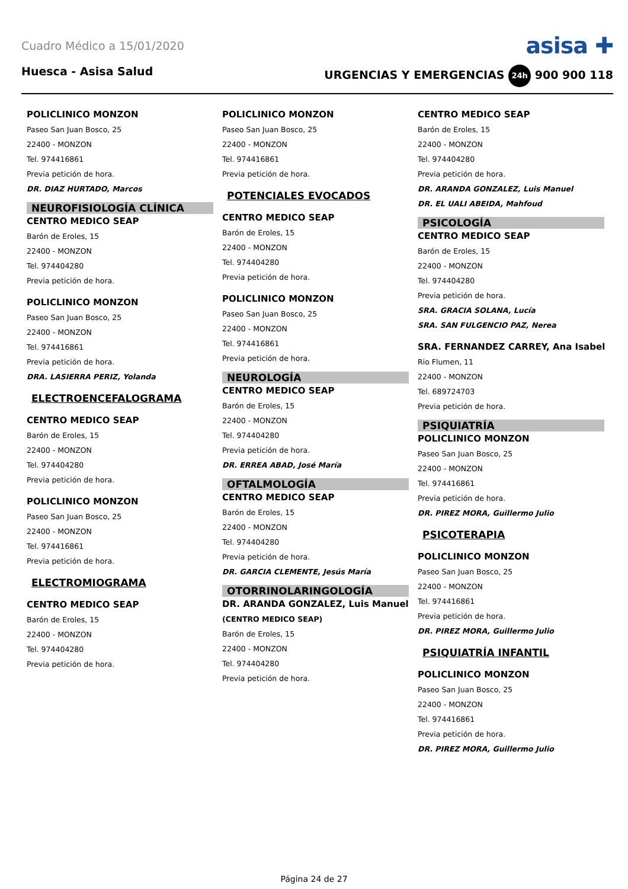Cuadro Médico a 15/01/2020 asisa ✚
Huesca - Asisa Salud URGENCIAS Y EMERGENCIAS 24h 900 900 118
POLICLINICO MONZON
Paseo San Juan Bosco, 25
22400 - MONZON
Tel. 974416861
Previa petición de hora.
DR. DIAZ HURTADO, Marcos
NEUROFISIOLOGÍA CLÍNICA
CENTRO MEDICO SEAP
Barón de Eroles, 15
22400 - MONZON
Tel. 974404280
Previa petición de hora.
POLICLINICO MONZON
Paseo San Juan Bosco, 25
22400 - MONZON
Tel. 974416861
Previa petición de hora.
DRA. LASIERRA PERIZ, Yolanda
ELECTROENCEFALOGRAMA
CENTRO MEDICO SEAP
Barón de Eroles, 15
22400 - MONZON
Tel. 974404280
Previa petición de hora.
POLICLINICO MONZON
Paseo San Juan Bosco, 25
22400 - MONZON
Tel. 974416861
Previa petición de hora.
ELECTROMIOGRAMA
CENTRO MEDICO SEAP
Barón de Eroles, 15
22400 - MONZON
Tel. 974404280
Previa petición de hora.
POLICLINICO MONZON
Paseo San Juan Bosco, 25
22400 - MONZON
Tel. 974416861
Previa petición de hora.
POTENCIALES EVOCADOS
CENTRO MEDICO SEAP
Barón de Eroles, 15
22400 - MONZON
Tel. 974404280
Previa petición de hora.
POLICLINICO MONZON
Paseo San Juan Bosco, 25
22400 - MONZON
Tel. 974416861
Previa petición de hora.
NEUROLOGÍA
CENTRO MEDICO SEAP
Barón de Eroles, 15
22400 - MONZON
Tel. 974404280
Previa petición de hora.
DR. ERREA ABAD, José María
OFTALMOLOGÍA
CENTRO MEDICO SEAP
Barón de Eroles, 15
22400 - MONZON
Tel. 974404280
Previa petición de hora.
DR. GARCIA CLEMENTE, Jesús María
OTORRINOLARINGOLOGÍA
DR. ARANDA GONZALEZ, Luis Manuel
(CENTRO MEDICO SEAP)
Barón de Eroles, 15
22400 - MONZON
Tel. 974404280
Previa petición de hora.
CENTRO MEDICO SEAP
Barón de Eroles, 15
22400 - MONZON
Tel. 974404280
Previa petición de hora.
DR. ARANDA GONZALEZ, Luis Manuel
DR. EL UALI ABEIDA, Mahfoud
PSICOLOGÍA
CENTRO MEDICO SEAP
Barón de Eroles, 15
22400 - MONZON
Tel. 974404280
Previa petición de hora.
SRA. GRACIA SOLANA, Lucía
SRA. SAN FULGENCIO PAZ, Nerea
SRA. FERNANDEZ CARREY, Ana Isabel
Rio Flumen, 11
22400 - MONZON
Tel. 689724703
Previa petición de hora.
PSIQUIATRÍA
POLICLINICO MONZON
Paseo San Juan Bosco, 25
22400 - MONZON
Tel. 974416861
Previa petición de hora.
DR. PIREZ MORA, Guillermo Julio
PSICOTERAPIA
POLICLINICO MONZON
Paseo San Juan Bosco, 25
22400 - MONZON
Tel. 974416861
Previa petición de hora.
DR. PIREZ MORA, Guillermo Julio
PSIQUIATRÍA INFANTIL
POLICLINICO MONZON
Paseo San Juan Bosco, 25
22400 - MONZON
Tel. 974416861
Previa petición de hora.
DR. PIREZ MORA, Guillermo Julio
Página 24 de 27